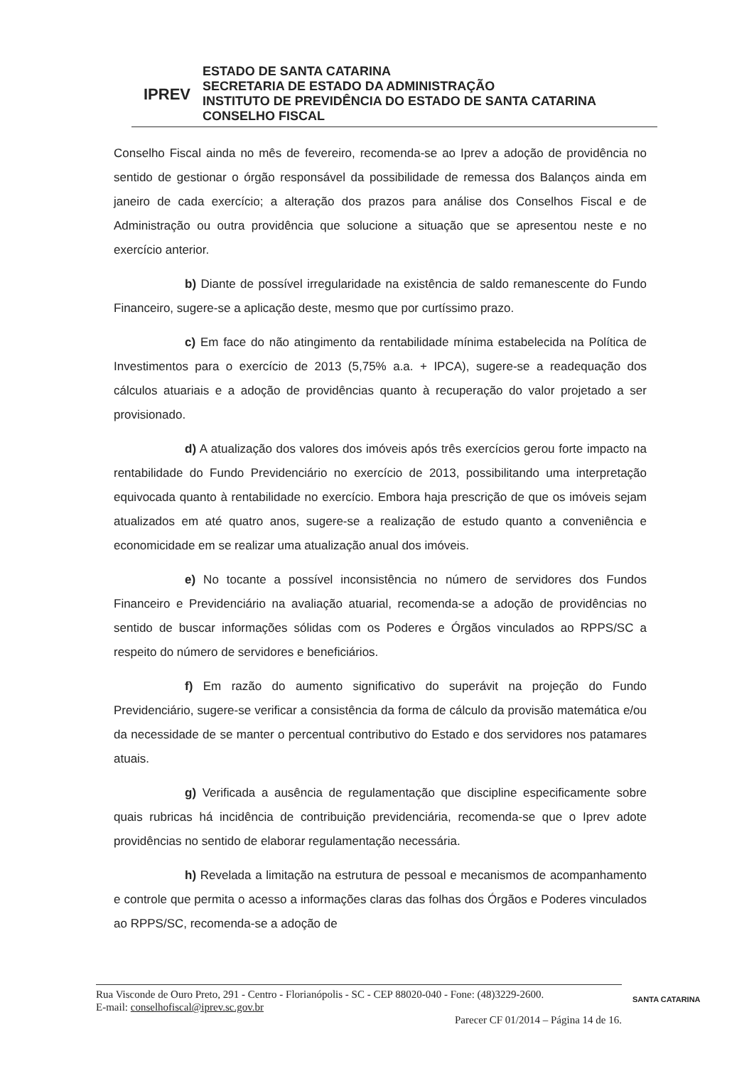IPREV
ESTADO DE SANTA CATARINA
SECRETARIA DE ESTADO DA ADMINISTRAÇÃO
INSTITUTO DE PREVIDÊNCIA DO ESTADO DE SANTA CATARINA
CONSELHO FISCAL
Conselho Fiscal ainda no mês de fevereiro, recomenda-se ao Iprev a adoção de providência no sentido de gestionar o órgão responsável da possibilidade de remessa dos Balanços ainda em janeiro de cada exercício; a alteração dos prazos para análise dos Conselhos Fiscal e de Administração ou outra providência que solucione a situação que se apresentou neste e no exercício anterior.
b) Diante de possível irregularidade na existência de saldo remanescente do Fundo Financeiro, sugere-se a aplicação deste, mesmo que por curtíssimo prazo.
c) Em face do não atingimento da rentabilidade mínima estabelecida na Política de Investimentos para o exercício de 2013 (5,75% a.a. + IPCA), sugere-se a readequação dos cálculos atuariais e a adoção de providências quanto à recuperação do valor projetado a ser provisionado.
d) A atualização dos valores dos imóveis após três exercícios gerou forte impacto na rentabilidade do Fundo Previdenciário no exercício de 2013, possibilitando uma interpretação equivocada quanto à rentabilidade no exercício. Embora haja prescrição de que os imóveis sejam atualizados em até quatro anos, sugere-se a realização de estudo quanto a conveniência e economicidade em se realizar uma atualização anual dos imóveis.
e) No tocante a possível inconsistência no número de servidores dos Fundos Financeiro e Previdenciário na avaliação atuarial, recomenda-se a adoção de providências no sentido de buscar informações sólidas com os Poderes e Órgãos vinculados ao RPPS/SC a respeito do número de servidores e beneficiários.
f) Em razão do aumento significativo do superávit na projeção do Fundo Previdenciário, sugere-se verificar a consistência da forma de cálculo da provisão matemática e/ou da necessidade de se manter o percentual contributivo do Estado e dos servidores nos patamares atuais.
g) Verificada a ausência de regulamentação que discipline especificamente sobre quais rubricas há incidência de contribuição previdenciária, recomenda-se que o Iprev adote providências no sentido de elaborar regulamentação necessária.
h) Revelada a limitação na estrutura de pessoal e mecanismos de acompanhamento e controle que permita o acesso a informações claras das folhas dos Órgãos e Poderes vinculados ao RPPS/SC, recomenda-se a adoção de
Rua Visconde de Ouro Preto, 291 - Centro - Florianópolis - SC - CEP 88020-040 - Fone: (48)3229-2600.
E-mail: conselhofiscal@iprev.sc.gov.br
Parecer CF 01/2014 – Página 14 de 16.
SANTA CATARINA